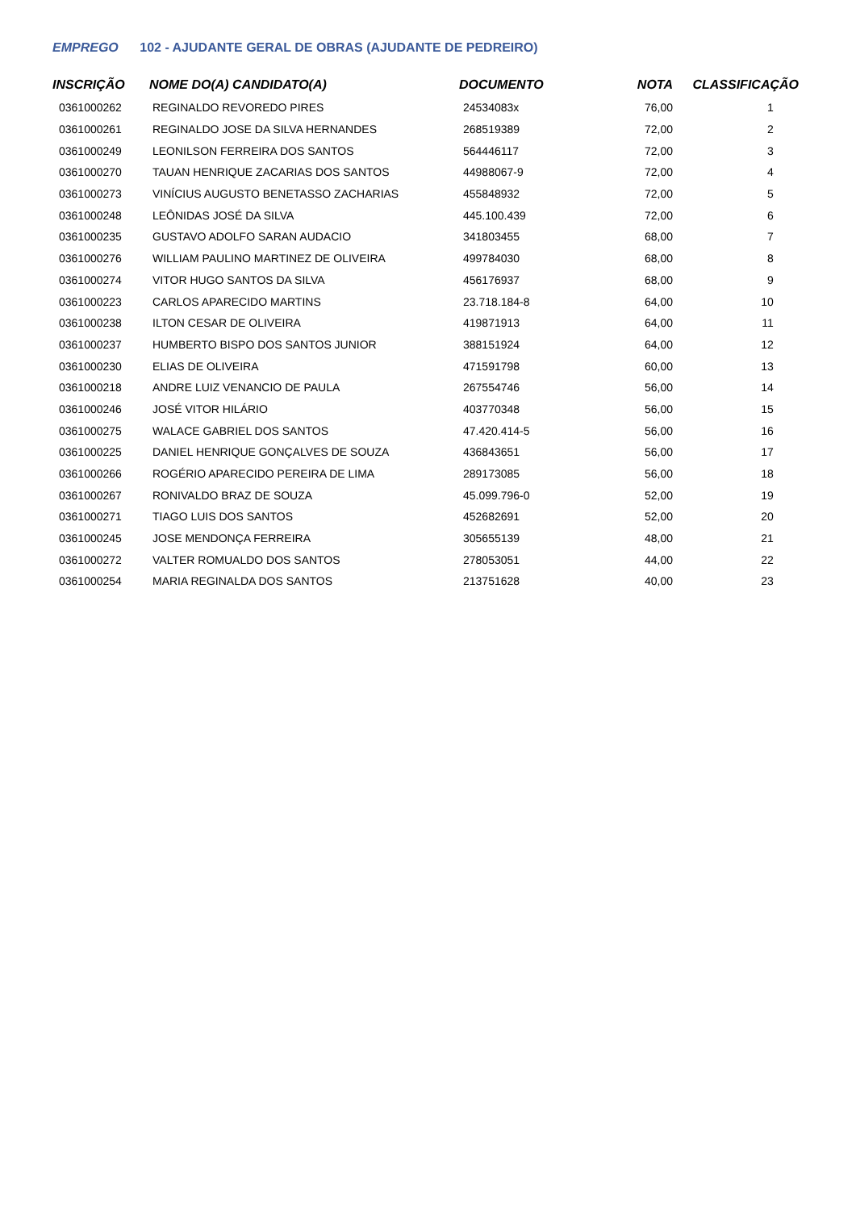EMPREGO 102 - AJUDANTE GERAL DE OBRAS (AJUDANTE DE PEDREIRO)
| INSCRIÇÃO | NOME DO(A) CANDIDATO(A) | DOCUMENTO | NOTA | CLASSIFICAÇÃO |
| --- | --- | --- | --- | --- |
| 0361000262 | REGINALDO REVOREDO PIRES | 24534083x | 76,00 | 1 |
| 0361000261 | REGINALDO JOSE DA SILVA HERNANDES | 268519389 | 72,00 | 2 |
| 0361000249 | LEONILSON FERREIRA DOS SANTOS | 564446117 | 72,00 | 3 |
| 0361000270 | TAUAN HENRIQUE ZACARIAS DOS SANTOS | 44988067-9 | 72,00 | 4 |
| 0361000273 | VINÍCIUS AUGUSTO BENETASSO ZACHARIAS | 455848932 | 72,00 | 5 |
| 0361000248 | LEÔNIDAS JOSÉ DA SILVA | 445.100.439 | 72,00 | 6 |
| 0361000235 | GUSTAVO ADOLFO SARAN AUDACIO | 341803455 | 68,00 | 7 |
| 0361000276 | WILLIAM PAULINO MARTINEZ DE OLIVEIRA | 499784030 | 68,00 | 8 |
| 0361000274 | VITOR HUGO SANTOS DA SILVA | 456176937 | 68,00 | 9 |
| 0361000223 | CARLOS APARECIDO MARTINS | 23.718.184-8 | 64,00 | 10 |
| 0361000238 | ILTON CESAR DE OLIVEIRA | 419871913 | 64,00 | 11 |
| 0361000237 | HUMBERTO BISPO DOS SANTOS JUNIOR | 388151924 | 64,00 | 12 |
| 0361000230 | ELIAS DE OLIVEIRA | 471591798 | 60,00 | 13 |
| 0361000218 | ANDRE LUIZ VENANCIO DE PAULA | 267554746 | 56,00 | 14 |
| 0361000246 | JOSÉ VITOR HILÁRIO | 403770348 | 56,00 | 15 |
| 0361000275 | WALACE GABRIEL DOS SANTOS | 47.420.414-5 | 56,00 | 16 |
| 0361000225 | DANIEL HENRIQUE GONÇALVES DE SOUZA | 436843651 | 56,00 | 17 |
| 0361000266 | ROGÉRIO APARECIDO PEREIRA DE LIMA | 289173085 | 56,00 | 18 |
| 0361000267 | RONIVALDO BRAZ DE SOUZA | 45.099.796-0 | 52,00 | 19 |
| 0361000271 | TIAGO LUIS DOS SANTOS | 452682691 | 52,00 | 20 |
| 0361000245 | JOSE MENDONÇA FERREIRA | 305655139 | 48,00 | 21 |
| 0361000272 | VALTER ROMUALDO DOS SANTOS | 278053051 | 44,00 | 22 |
| 0361000254 | MARIA REGINALDA DOS SANTOS | 213751628 | 40,00 | 23 |